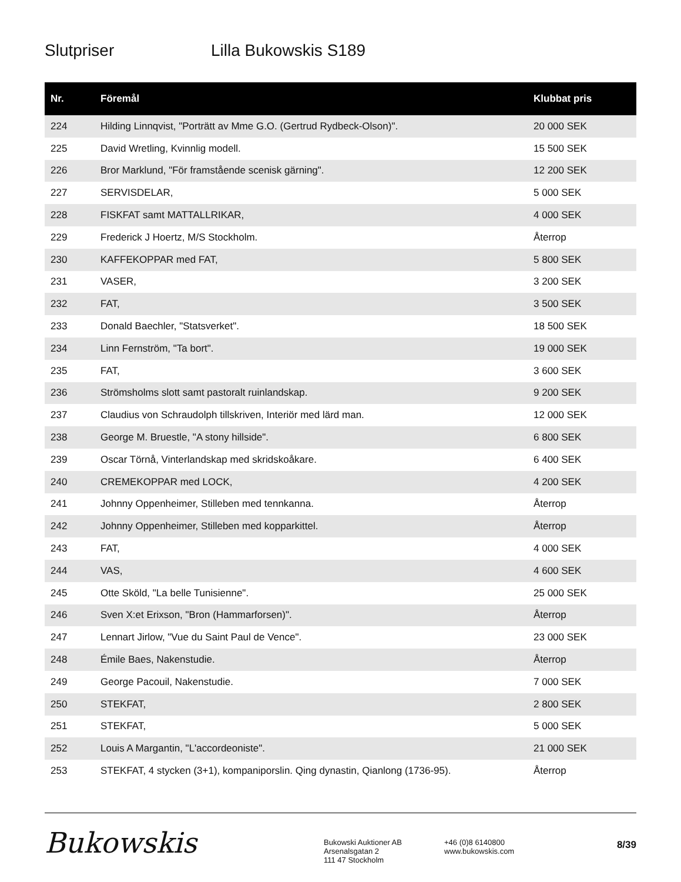Slutpriser Lilla Bukowskis S189
| Nr. | Föremål | Klubbat pris |
| --- | --- | --- |
| 224 | Hilding Linnqvist, "Porträtt av Mme G.O. (Gertrud Rydbeck-Olson)". | 20 000 SEK |
| 225 | David Wretling, Kvinnlig modell. | 15 500 SEK |
| 226 | Bror Marklund, "För framstående scenisk gärning". | 12 200 SEK |
| 227 | SERVISDELAR, | 5 000 SEK |
| 228 | FISKFAT samt MATTALLRIKAR, | 4 000 SEK |
| 229 | Frederick J Hoertz, M/S Stockholm. | Återrop |
| 230 | KAFFEKOPPAR med FAT, | 5 800 SEK |
| 231 | VASER, | 3 200 SEK |
| 232 | FAT, | 3 500 SEK |
| 233 | Donald Baechler, "Statsverket". | 18 500 SEK |
| 234 | Linn Fernström, "Ta bort". | 19 000 SEK |
| 235 | FAT, | 3 600 SEK |
| 236 | Strömsholms slott samt pastoralt ruinlandskap. | 9 200 SEK |
| 237 | Claudius von Schraudolph tillskriven, Interiör med lärd man. | 12 000 SEK |
| 238 | George M. Bruestle, "A stony hillside". | 6 800 SEK |
| 239 | Oscar Törnå, Vinterlandskap med skridskoåkare. | 6 400 SEK |
| 240 | CREMEKOPPAR med LOCK, | 4 200 SEK |
| 241 | Johnny Oppenheimer, Stilleben med tennkanna. | Återrop |
| 242 | Johnny Oppenheimer, Stilleben med kopparkittel. | Återrop |
| 243 | FAT, | 4 000 SEK |
| 244 | VAS, | 4 600 SEK |
| 245 | Otte Sköld, "La belle Tunisienne". | 25 000 SEK |
| 246 | Sven X:et Erixson, "Bron (Hammarforsen)". | Återrop |
| 247 | Lennart Jirlow, "Vue du Saint Paul de Vence". | 23 000 SEK |
| 248 | Émile Baes, Nakenstudie. | Återrop |
| 249 | George Pacouil, Nakenstudie. | 7 000 SEK |
| 250 | STEKFAT, | 2 800 SEK |
| 251 | STEKFAT, | 5 000 SEK |
| 252 | Louis A Margantin, "L'accordeoniste". | 21 000 SEK |
| 253 | STEKFAT, 4 stycken (3+1), kompaniporslin. Qing dynastin, Qianlong (1736-95). | Återrop |
Bukowskis
Bukowski Auktioner AB
Arsenalsgatan 2
111 47 Stockholm
+46 (0)8 6140800
www.bukowskis.com
8/39